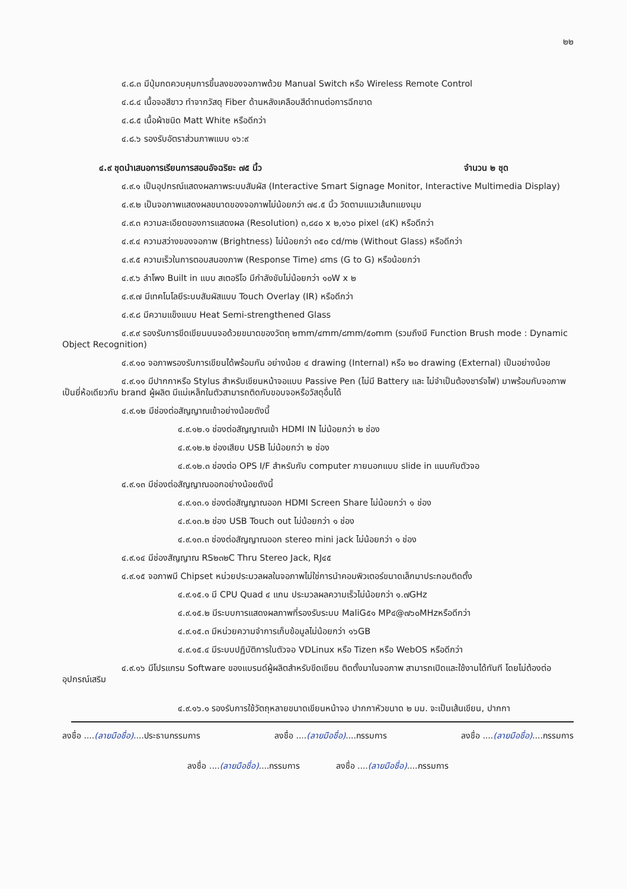๒๒
๔.๘.๓ มีปุ่มกดควบคุมการขึ้นลงของจอภาพด้วย Manual Switch หรือ Wireless Remote Control
๔.๘.๔ เนื้อจอสีขาว ทำจากวัสดุ Fiber ด้านหลังเคลือบสีดำทนต่อการฉีกขาด
๔.๘.๕ เนื้อผ้าชนิด Matt White หรือดีกว่า
๔.๘.๖ รองรับอัตราส่วนภาพแบบ ๑๖:๙
๔.๙ ชุดนำเสนอการเรียนการสอนอัจฉริยะ ๗๕ นิ้ว จำนวน ๒ ชุด
๔.๙.๑ เป็นอุปกรณ์แสดงผลภาพระบบสัมผัส (Interactive Smart Signage Monitor, Interactive Multimedia Display)
๔.๙.๒ เป็นจอภาพแสดงผลขนาดของจอภาพไม่น้อยกว่า ๗๔.๕ นิ้ว วัดตามแนวเส้นทแยงมุม
๔.๙.๓ ความละเอียดของการแสดงผล (Resolution) ๓,๘๔๐ x ๒,๑๖๐ pixel (๔K) หรือดีกว่า
๔.๙.๔ ความสว่างของจอภาพ (Brightness) ไม่น้อยกว่า ๓๕๐ cd/m๒ (Without Glass) หรือดีกว่า
๔.๙.๕ ความเร็วในการตอบสนองภาพ (Response Time) ๘ms (G to G) หรือน้อยกว่า
๔.๙.๖ ลำโพง Built in แบบ สเตอริโอ มีกำลังขับไม่น้อยกว่า ๑๐W x ๒
๔.๙.๗ มีเทคโนโลยีระบบสัมผัสแบบ Touch Overlay (IR) หรือดีกว่า
๔.๙.๘ มีความแข็งแบบ Heat Semi-strengthened Glass
๔.๙.๙ รองรับการขีดเขียนบนจอด้วยขนาดของวัตถุ ๒mm/๔mm/๘mm/๕๐mm (รวมถึงมี Function Brush mode : Dynamic Object Recognition)
๔.๙.๑๐ จอภาพรองรับการเขียนได้พร้อมกัน อย่างน้อย ๔ drawing (Internal) หรือ ๒๐ drawing (External) เป็นอย่างน้อย
๔.๙.๑๑ มีปากกาหรือ Stylus สำหรับเขียนหน้าจอแบบ Passive Pen (ไม่มี Battery และ ไม่จำเป็นต้องชาร์จไฟ) มาพร้อมกับจอภาพ เป็นยี่ห้อเดียวกับ brand ผู้ผลิต มีแม่เหล็กในตัวสามารถติดกับขอบจอหรือวัสดุอื่นได้
๔.๙.๑๒ มีช่องต่อสัญญาณเข้าอย่างน้อยดังนี้
๔.๙.๑๒.๑ ช่องต่อสัญญาณเข้า HDMI IN ไม่น้อยกว่า ๒ ช่อง
๔.๙.๑๒.๒ ช่องเสียบ USB ไม่น้อยกว่า ๒ ช่อง
๔.๙.๑๒.๓ ช่องต่อ OPS I/F สำหรับกับ computer ภายนอกแบบ slide in แนบกับตัวจอ
๔.๙.๑๓ มีช่องต่อสัญญาณออกอย่างน้อยดังนี้
๔.๙.๑๓.๑ ช่องต่อสัญญาณออก HDMI Screen Share ไม่น้อยกว่า ๑ ช่อง
๔.๙.๑๓.๒ ช่อง USB Touch out ไม่น้อยกว่า ๑ ช่อง
๔.๙.๑๓.๓ ช่องต่อสัญญาณออก stereo mini jack ไม่น้อยกว่า ๑ ช่อง
๔.๙.๑๔ มีช่องสัญญาณ RS๒๓๒C Thru Stereo Jack, RJ๔๕
๔.๙.๑๕ จอภาพมี Chipset หน่วยประมวลผลในจอภาพไม่ใช่การนำคอมพิวเตอร์ขนาดเล็กมาประกอบติดตั้ง
๔.๙.๑๕.๑ มี CPU Quad ๔ แกน ประมวลผลความเร็วไม่น้อยกว่า ๑.๗GHz
๔.๙.๑๕.๒ มีระบบการแสดงผลภาพที่รองรับระบบ MaliG๕๑ MP๔@๗๖๐MHzหรือดีกว่า
๔.๙.๑๕.๓ มีหน่วยความจำการเก็บข้อมูลไม่น้อยกว่า ๑๖GB
๔.๙.๑๕.๔ มีระบบปฏิบัติการในตัวจอ VDLinux หรือ Tizen หรือ WebOS หรือดีกว่า
๔.๙.๑๖ มีโปรแกรม Software ของแบรนด์ผู้ผลิตสำหรับขีดเขียน ติดตั้งมาในจอภาพ สามารถเปิดและใช้งานได้ทันที โดยไม่ต้องต่ออุปกรณ์เสริม
๔.๙.๑๖.๑ รองรับการใช้วัตถุหลายขนาดเขียนหน้าจอ ปากกาหัวขนาด ๒ มม. จะเป็นเส้นเขียน, ปากกา
ลงชื่อ ....(ลายมือชื่อ)....ประธานกรรมการ ลงชื่อ ....(ลายมือชื่อ)....กรรมการ ลงชื่อ ....(ลายมือชื่อ)....กรรมการ
ลงชื่อ ....(ลายมือชื่อ)....กรรมการ ลงชื่อ ....(ลายมือชื่อ)....กรรมการ